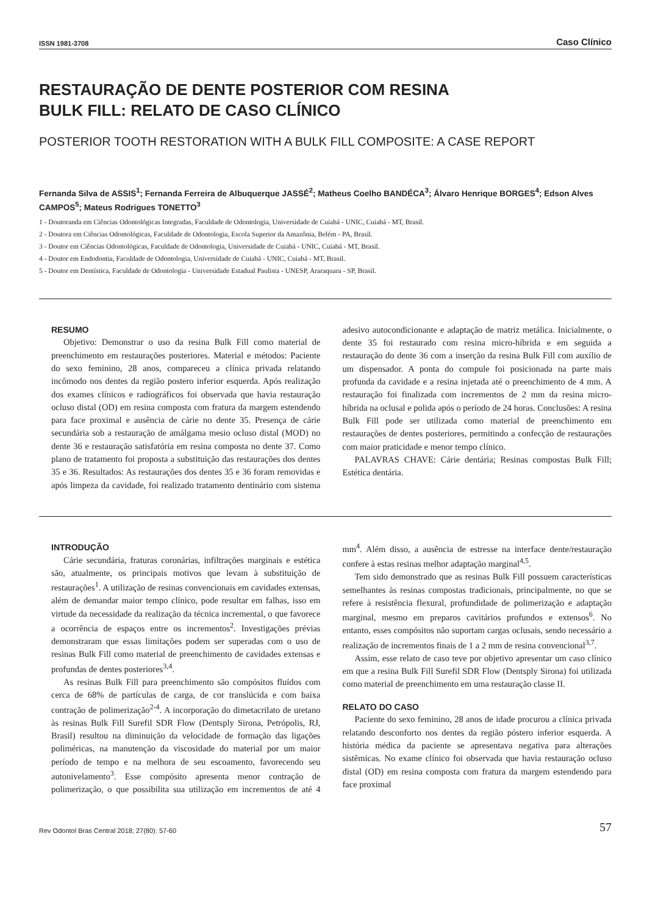ISSN 1981-3708 Caso Clínico
RESTAURAÇÃO DE DENTE POSTERIOR COM RESINA
BULK FILL: RELATO DE CASO CLÍNICO
POSTERIOR TOOTH RESTORATION WITH A BULK FILL COMPOSITE: A CASE REPORT
Fernanda Silva de ASSIS<sup>1</sup>; Fernanda Ferreira de Albuquerque JASSÉ<sup>2</sup>; Matheus Coelho BANDÉCA<sup>3</sup>; Álvaro Henrique BORGES<sup>4</sup>; Edson Alves CAMPOS<sup>5</sup>; Mateus Rodrigues TONETTO<sup>3</sup>
1 - Doutoranda em Ciências Odontológicas Integradas, Faculdade de Odontologia, Universidade de Cuiabá - UNIC, Cuiabá - MT, Brasil.
2 - Doutora em Ciências Odontológicas, Faculdade de Odontologia, Escola Superior da Amazônia, Belém - PA, Brasil.
3 - Doutor em Ciências Odontológicas, Faculdade de Odontologia, Universidade de Cuiabá - UNIC, Cuiabá - MT, Brasil.
4 - Doutor em Endodontia, Faculdade de Odontologia, Universidade de Cuiabá - UNIC, Cuiabá - MT, Brasil.
5 - Doutor em Dentística, Faculdade de Odontologia - Universidade Estadual Paulista - UNESP, Araraquara - SP, Brasil.
RESUMO
Objetivo: Demonstrar o uso da resina Bulk Fill como material de preenchimento em restaurações posteriores. Material e métodos: Paciente do sexo feminino, 28 anos, compareceu a clínica privada relatando incômodo nos dentes da região postero inferior esquerda. Após realização dos exames clínicos e radiográficos foi observada que havia restauração ocluso distal (OD) em resina composta com fratura da margem estendendo para face proximal e ausência de cárie no dente 35. Presença de cárie secundária sob a restauração de amálgama mesio ocluso distal (MOD) no dente 36 e restauração satisfatória em resina composta no dente 37. Como plano de tratamento foi proposta a substituição das restaurações dos dentes 35 e 36. Resultados: As restaurações dos dentes 35 e 36 foram removidas e após limpeza da cavidade, foi realizado tratamento dentinário com sistema adesivo autocondicionante e adaptação de matriz metálica. Inicialmente, o dente 35 foi restaurado com resina micro-híbrida e em seguida a restauração do dente 36 com a inserção da resina Bulk Fill com auxílio de um dispensador. A ponta do compule foi posicionada na parte mais profunda da cavidade e a resina injetada até o preenchimento de 4 mm. A restauração foi finalizada com incrementos de 2 mm da resina micro-híbrida na oclusal e polida após o período de 24 horas. Conclusões: A resina Bulk Fill pode ser utilizada como material de preenchimento em restaurações de dentes posteriores, permitindo a confecção de restaurações com maior praticidade e menor tempo clínico.
PALAVRAS CHAVE: Cárie dentária; Resinas compostas Bulk Fill; Estética dentária.
INTRODUÇÃO
Cárie secundária, fraturas coronárias, infiltrações marginais e estética são, atualmente, os principais motivos que levam à substituição de restaurações<sup>1</sup>. A utilização de resinas convencionais em cavidades extensas, além de demandar maior tempo clínico, pode resultar em falhas, isso em virtude da necessidade da realização da técnica incremental, o que favorece a ocorrência de espaços entre os incrementos<sup>2</sup>. Investigações prévias demonstraram que essas limitações podem ser superadas com o uso de resinas Bulk Fill como material de preenchimento de cavidades extensas e profundas de dentes posteriores<sup>3,4</sup>.
As resinas Bulk Fill para preenchimento são compósitos fluídos com cerca de 68% de partículas de carga, de cor translúcida e com baixa contração de polimerização<sup>2-4</sup>. A incorporação do dimetacrilato de uretano às resinas Bulk Fill Surefil SDR Flow (Dentsply Sirona, Petrópolis, RJ, Brasil) resultou na diminuição da velocidade de formação das ligações poliméricas, na manutenção da viscosidade do material por um maior período de tempo e na melhora de seu escoamento, favorecendo seu autonivelamento<sup>3</sup>. Esse compósito apresenta menor contração de polimerização, o que possibilita sua utilização em incrementos de até 4 mm<sup>4</sup>. Além disso, a ausência de estresse na interface dente/restauração confere à estas resinas melhor adaptação marginal<sup>4,5</sup>.
Tem sido demonstrado que as resinas Bulk Fill possuem características semelhantes às resinas compostas tradicionais, principalmente, no que se refere à resistência flexural, profundidade de polimerização e adaptação marginal, mesmo em preparos cavitários profundos e extensos<sup>6</sup>. No entanto, esses compósitos não suportam cargas oclusais, sendo necessário a realização de incrementos finais de 1 a 2 mm de resina convencional<sup>3,7</sup>.
Assim, esse relato de caso teve por objetivo apresentar um caso clínico em que a resina Bulk Fill Surefil SDR Flow (Dentsply Sirona) foi utilizada como material de preenchimento em uma restauração classe II.
RELATO DO CASO
Paciente do sexo feminino, 28 anos de idade procurou a clínica privada relatando desconforto nos dentes da região póstero inferior esquerda. A história médica da paciente se apresentava negativa para alterações sistêmicas. No exame clínico foi observada que havia restauração ocluso distal (OD) em resina composta com fratura da margem estendendo para face proximal
Rev Odontol Bras Central 2018; 27(80): 57-60 57